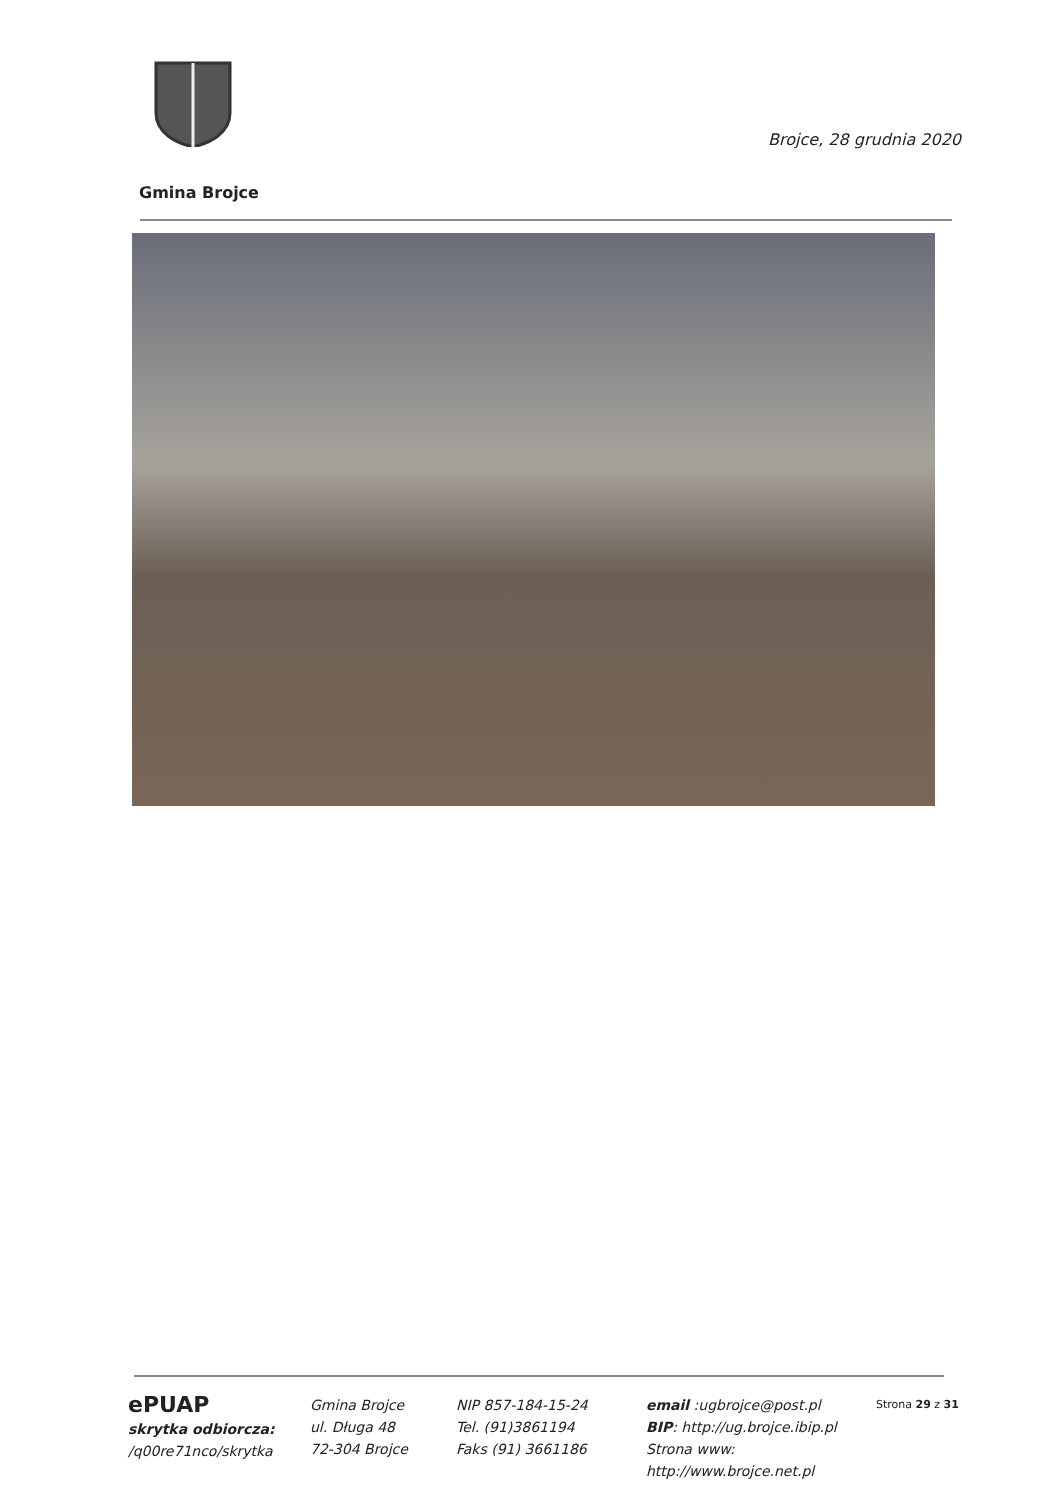Brojce, 28 grudnia 2020
Gmina Brojce
ePUAP
skrytka odbiorcza:
/q00re71nco/skrytka
Gmina Brojce
ul. Długa 48
72-304 Brojce
NIP 857-184-15-24
Tel. (91)3861194
Faks (91) 3661186
email :ugbrojce@post.pl
BIP: http://ug.brojce.ibip.pl
Strona www: http://www.brojce.net.pl
Strona 29 z 31